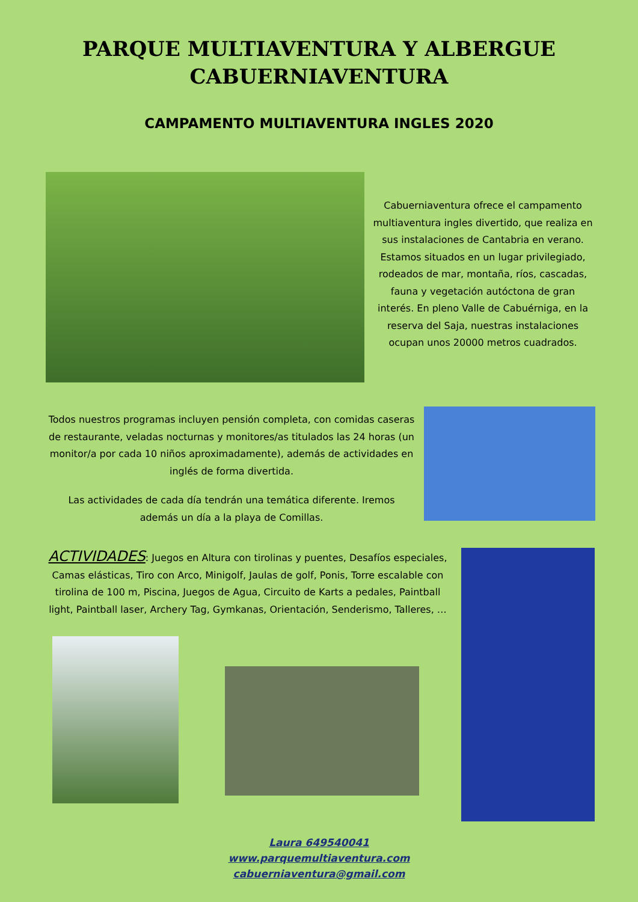PARQUE MULTIAVENTURA Y ALBERGUE
CABUERNIAVENTURA
CAMPAMENTO MULTIAVENTURA INGLES 2020
Cabuerniaventura ofrece el campamento multiaventura ingles divertido, que realiza en sus instalaciones de Cantabria en verano. Estamos situados en un lugar privilegiado, rodeados de mar, montaña, ríos, cascadas, fauna y vegetación autóctona de gran interés. En pleno Valle de Cabuérniga, en la reserva del Saja, nuestras instalaciones ocupan unos 20000 metros cuadrados.
Todos nuestros programas incluyen pensión completa, con comidas caseras de restaurante, veladas nocturnas y monitores/as titulados las 24 horas (un monitor/a por cada 10 niños aproximadamente), además de actividades en inglés de forma divertida.
Las actividades de cada día tendrán una temática diferente. Iremos además un día a la playa de Comillas.
ACTIVIDADES: Juegos en Altura con tirolinas y puentes, Desafíos especiales, Camas elásticas, Tiro con Arco, Minigolf, Jaulas de golf, Ponis, Torre escalable con tirolina de 100 m, Piscina, Juegos de Agua, Circuito de Karts a pedales, Paintball light, Paintball laser, Archery Tag, Gymkanas, Orientación, Senderismo, Talleres, …
Laura 649540041
www.parquemultiaventura.com
cabuerniaventura@gmail.com